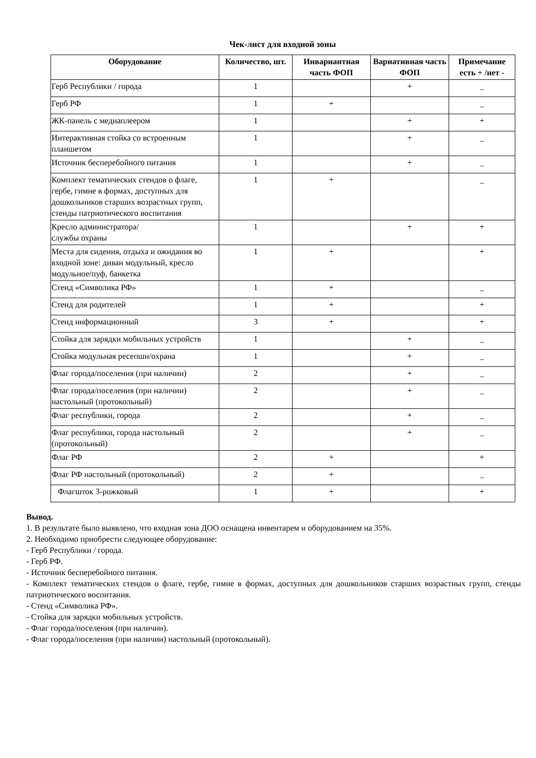Чек-лист для входной зоны
| Оборудование | Количество, шт. | Инвариантная часть ФОП | Вариативная часть ФОП | Примечание есть + /нет - |
| --- | --- | --- | --- | --- |
| Герб Республики / города | 1 | | + | _ |
| Герб РФ | 1 | + | | _ |
| ЖК-панель с медиаплеером | 1 | | + | + |
| Интерактивная стойка со встроенным планшетом | 1 | | + | _ |
| Источник бесперебойного питания | 1 | | + | _ |
| Комплект тематических стендов о флаге, гербе, гимне в формах, доступных для дошкольников старших возрастных групп, стенды патриотического воспитания | 1 | + | | _ |
| Кресло администратора/ службы охраны | 1 | | + | + |
| Места для сидения, отдыха и ожидания во входной зоне: диван модульный, кресло модульное/пуф, банкетка | 1 | + | | + |
| Стенд «Символика РФ» | 1 | + | | _ |
| Стенд для родителей | 1 | + | | + |
| Стенд информационный | 3 | + | | + |
| Стойка для зарядки мобильных устройств | 1 | | + | _ |
| Стойка модульная ресепшн/охрана | 1 | | + | _ |
| Флаг города/поселения (при наличии) | 2 | | + | _ |
| Флаг города/поселения (при наличии) настольный (протокольный) | 2 | | + | _ |
| Флаг республики, города | 2 | | + | _ |
| Флаг республики, города настольный (протокольный) | 2 | | + | _ |
| Флаг РФ | 2 | + | | + |
| Флаг РФ настольный (протокольный) | 2 | + | | _ |
| Флагшток 3-рожковый | 1 | + | | + |
Вывод.
1. В результате было выявлено, что входная зона ДОО оснащена инвентарем и оборудованием на 35%.
2. Необходимо приобрести следующее оборудование:
- Герб Республики / города.
- Герб РФ.
- Источник бесперебойного питания.
- Комплект тематических стендов о флаге, гербе, гимне в формах, доступных для дошкольников старших возрастных групп, стенды патриотического воспитания.
- Стенд «Символика РФ».
- Стойка для зарядки мобильных устройств.
- Флаг города/поселения (при наличии).
- Флаг города/поселения (при наличии) настольный (протокольный).